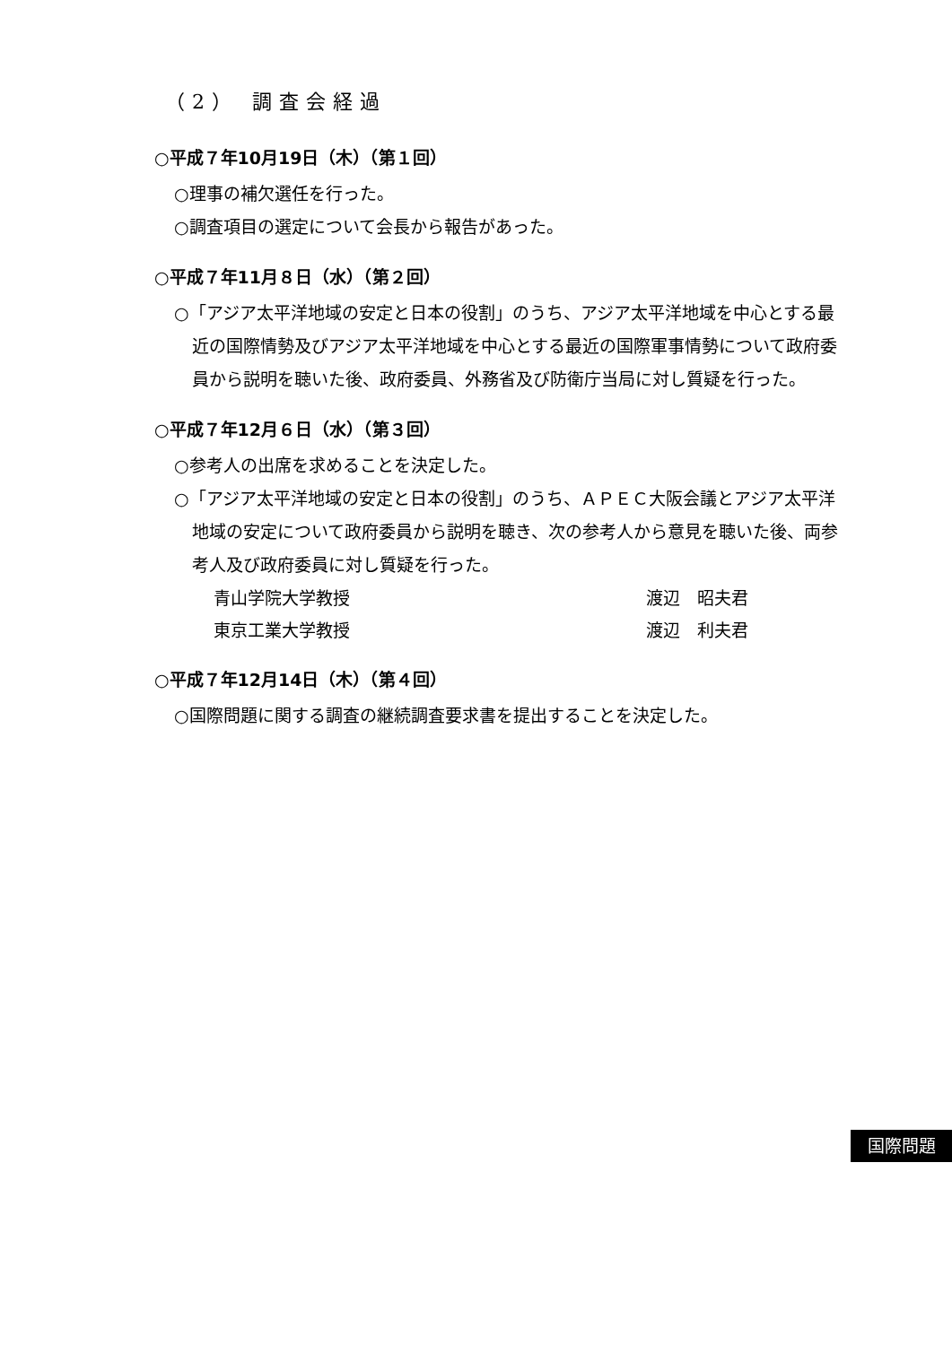（2） 調査会経過
○平成７年10月19日（木）（第１回）
○理事の補欠選任を行った。
○調査項目の選定について会長から報告があった。
○平成７年11月８日（水）（第２回）
○「アジア太平洋地域の安定と日本の役割」のうち、アジア太平洋地域を中心とする最近の国際情勢及びアジア太平洋地域を中心とする最近の国際軍事情勢について政府委員から説明を聴いた後、政府委員、外務省及び防衛庁当局に対し質疑を行った。
○平成７年12月６日（水）（第３回）
○参考人の出席を求めることを決定した。
○「アジア太平洋地域の安定と日本の役割」のうち、ＡＰＥＣ大阪会議とアジア太平洋地域の安定について政府委員から説明を聴き、次の参考人から意見を聴いた後、両参考人及び政府委員に対し質疑を行った。
| 青山学院大学教授 | 渡辺 昭夫君 |
| 東京工業大学教授 | 渡辺 利夫君 |
○平成７年12月14日（木）（第４回）
○国際問題に関する調査の継続調査要求書を提出することを決定した。
国際問題